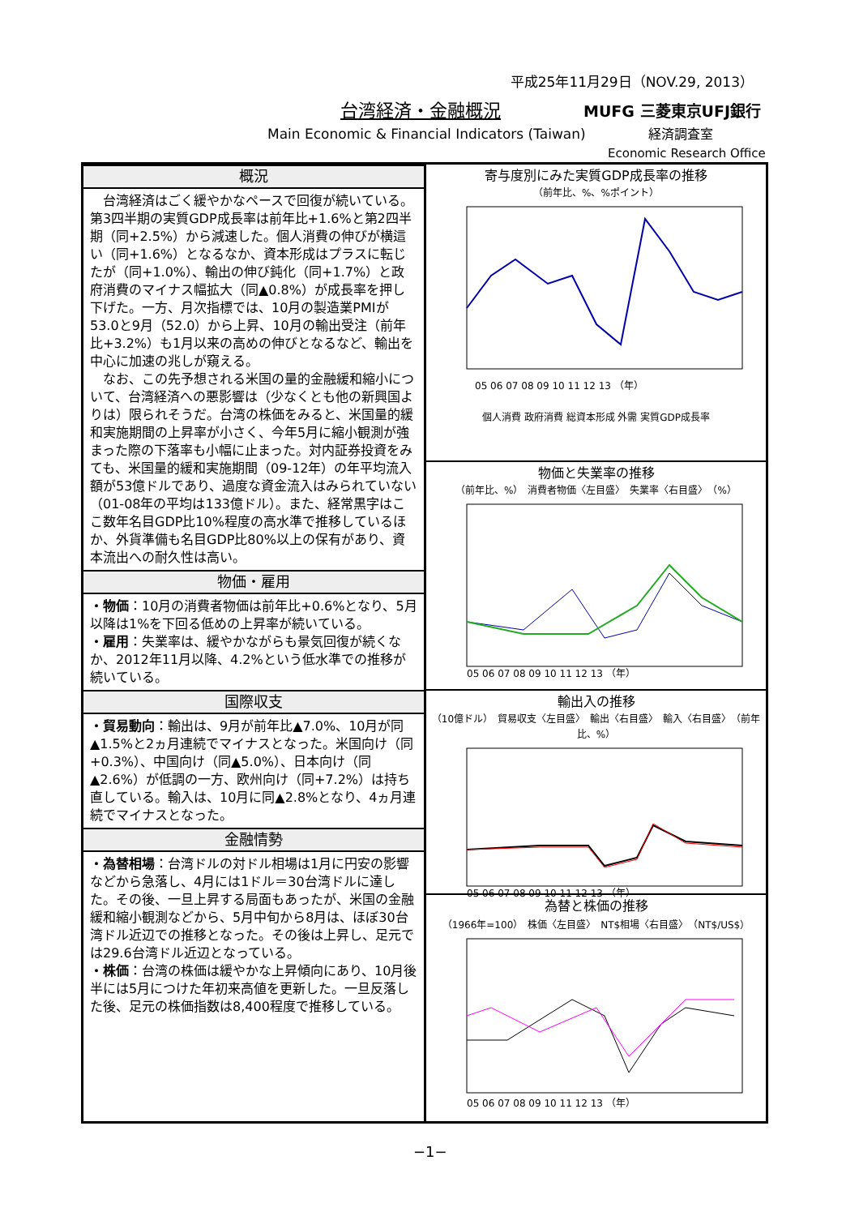平成25年11月29日（NOV.29, 2013）
台湾経済・金融概況 MUFG 三菱東京UFJ銀行
Main Economic & Financial Indicators (Taiwan)
経済調査室
Economic Research Office
概況
　台湾経済はごく緩やかなペースで回復が続いている。第3四半期の実質GDP成長率は前年比+1.6%と第2四半期（同+2.5%）から減速した。個人消費の伸びが横這い（同+1.6%）となるなか、資本形成はプラスに転じたが（同+1.0%）、輸出の伸び鈍化（同+1.7%）と政府消費のマイナス幅拡大（同▲0.8%）が成長率を押し下げた。一方、月次指標では、10月の製造業PMIが53.0と9月（52.0）から上昇、10月の輸出受注（前年比+3.2%）も1月以来の高めの伸びとなるなど、輸出を中心に加速の兆しが窺える。
　なお、この先予想される米国の量的金融緩和縮小について、台湾経済への悪影響は（少なくとも他の新興国よりは）限られそうだ。台湾の株価をみると、米国量的緩和実施期間の上昇率が小さく、今年5月に縮小観測が強まった際の下落率も小幅に止まった。対内証券投資をみても、米国量的緩和実施期間（09-12年）の年平均流入額が53億ドルであり、過度な資金流入はみられていない（01-08年の平均は133億ドル）。また、経常黒字はここ数年名目GDP比10%程度の高水準で推移しているほか、外貨準備も名目GDP比80%以上の保有があり、資本流出への耐久性は高い。
物価・雇用
・物価：10月の消費者物価は前年比+0.6%となり、5月以降は1%を下回る低めの上昇率が続いている。
・雇用：失業率は、緩やかながらも景気回復が続くなか、2012年11月以降、4.2%という低水準での推移が続いている。
国際収支
・貿易動向：輸出は、9月が前年比▲7.0%、10月が同▲1.5%と2ヵ月連続でマイナスとなった。米国向け（同+0.3%）、中国向け（同▲5.0%）、日本向け（同▲2.6%）が低調の一方、欧州向け（同+7.2%）は持ち直している。輸入は、10月に同▲2.8%となり、4ヵ月連続でマイナスとなった。
金融情勢
・為替相場：台湾ドルの対ドル相場は1月に円安の影響などから急落し、4月には1ドル＝30台湾ドルに達した。その後、一旦上昇する局面もあったが、米国の金融緩和縮小観測などから、5月中旬から8月は、ほぼ30台湾ドル近辺での推移となった。その後は上昇し、足元では29.6台湾ドル近辺となっている。
・株価：台湾の株価は緩やかな上昇傾向にあり、10月後半には5月につけた年初来高値を更新した。一旦反落した後、足元の株価指数は8,400程度で推移している。
寄与度別にみた実質GDP成長率の推移
（前年比、%、%ポイント）
05 06 07 08 09 10 11 12 13 （年）
個人消費 政府消費 総資本形成 外需 実質GDP成長率
物価と失業率の推移
（前年比、%）　消費者物価〈左目盛〉　失業率〈右目盛〉　（%）
05 06 07 08 09 10 11 12 13 （年）
輸出入の推移
（10億ドル）　貿易収支〈左目盛〉　輸出〈右目盛〉　輸入〈右目盛〉　（前年比、%）
05 06 07 08 09 10 11 12 13 （年）
為替と株価の推移
（1966年=100）　株価〈左目盛〉　NT$相場〈右目盛〉　（NT$/US$）
05 06 07 08 09 10 11 12 13 （年）
−1−